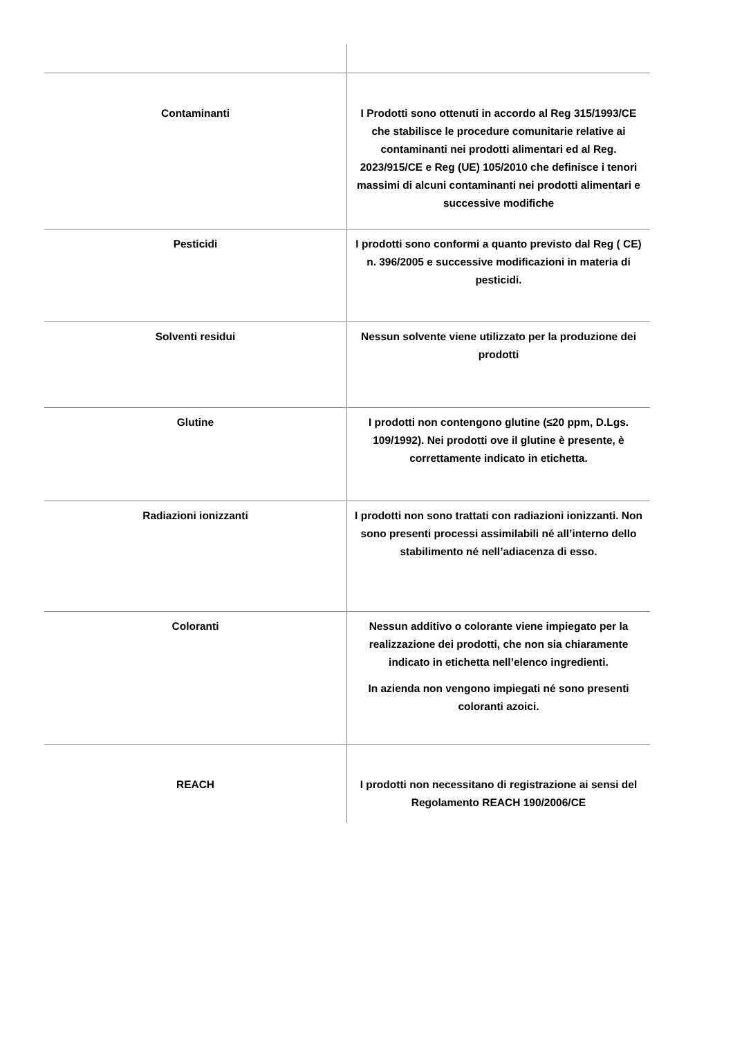| Contaminanti | I Prodotti sono ottenuti in accordo al Reg 315/1993/CE che stabilisce le procedure comunitarie relative ai contaminanti nei prodotti alimentari ed al Reg. 2023/915/CE e Reg (UE) 105/2010 che definisce i tenori massimi di alcuni contaminanti nei prodotti alimentari e successive modifiche |
| Pesticidi | I prodotti sono conformi a quanto previsto dal Reg ( CE) n. 396/2005 e successive modificazioni in materia di pesticidi. |
| Solventi residui | Nessun solvente viene utilizzato per la produzione dei prodotti |
| Glutine | I prodotti non contengono glutine (≤20 ppm, D.Lgs. 109/1992). Nei prodotti ove il glutine è presente, è correttamente indicato in etichetta. |
| Radiazioni ionizzanti | I prodotti non sono trattati con radiazioni ionizzanti. Non sono presenti processi assimilabili né all’interno dello stabilimento né nell’adiacenza di esso. |
| Coloranti | Nessun additivo o colorante viene impiegato per la realizzazione dei prodotti, che non sia chiaramente indicato in etichetta nell’elenco ingredienti. In azienda non vengono impiegati né sono presenti coloranti azoici. |
| REACH | I prodotti non necessitano di registrazione ai sensi del Regolamento REACH 190/2006/CE |